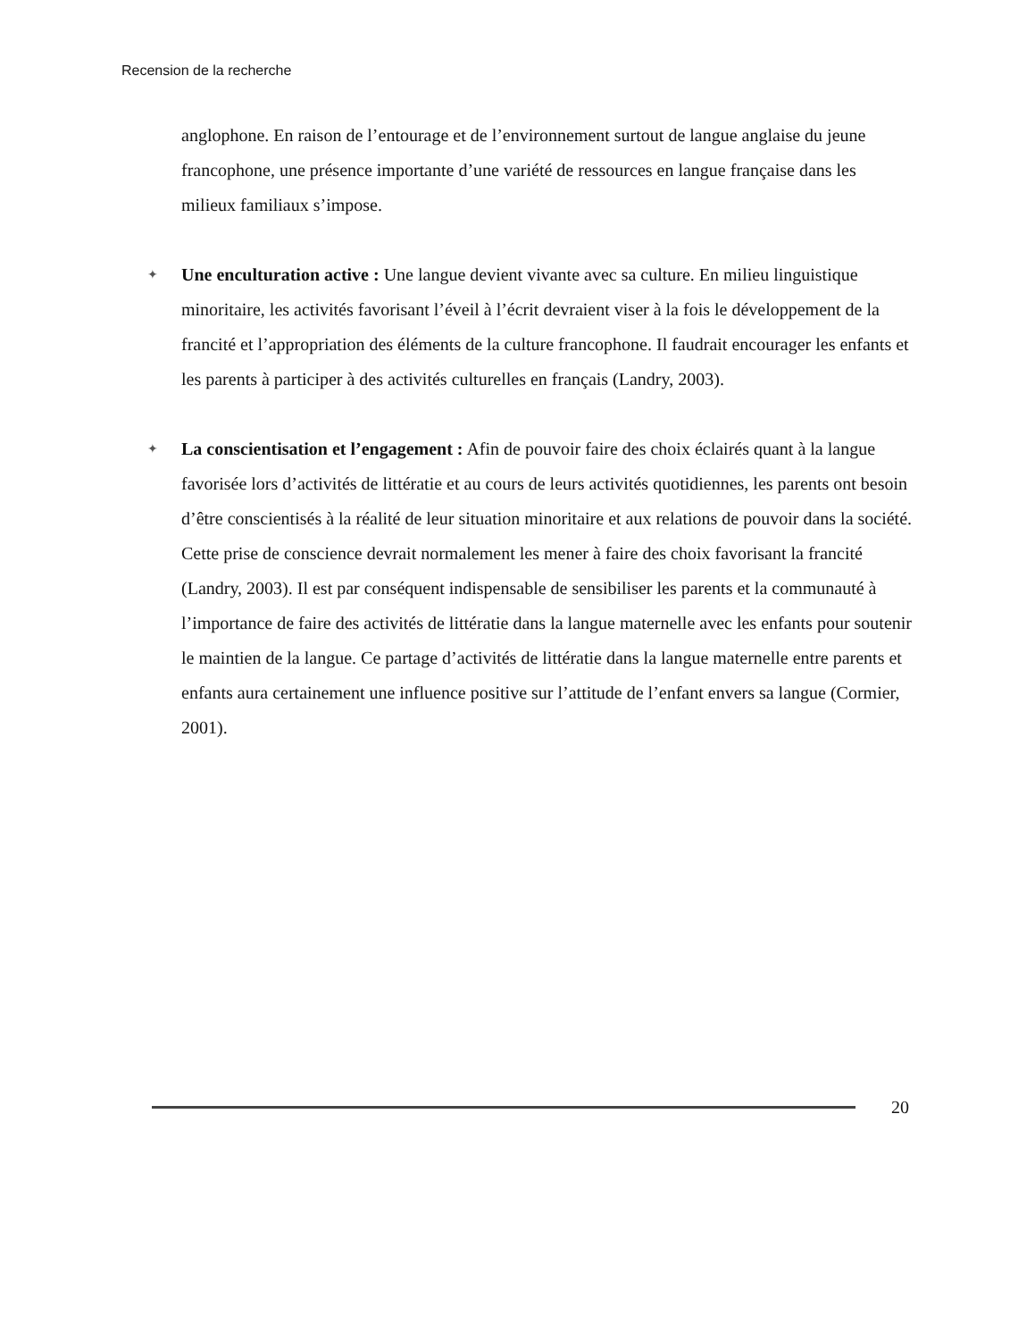Recension de la recherche
anglophone. En raison de l’entourage et de l’environnement surtout de langue anglaise du jeune francophone, une présence importante d’une variété de ressources en langue française dans les milieux familiaux s’impose.
✦
Une enculturation active : Une langue devient vivante avec sa culture. En milieu linguistique minoritaire, les activités favorisant l’éveil à l’écrit devraient viser à la fois le développement de la francité et l’appropriation des éléments de la culture francophone. Il faudrait encourager les enfants et les parents à participer à des activités culturelles en français (Landry, 2003).
✦
La conscientisation et l’engagement : Afin de pouvoir faire des choix éclairés quant à la langue favorisée lors d’activités de littératie et au cours de leurs activités quotidiennes, les parents ont besoin d’être conscientisés à la réalité de leur situation minoritaire et aux relations de pouvoir dans la société. Cette prise de conscience devrait normalement les mener à faire des choix favorisant la francité (Landry, 2003). Il est par conséquent indispensable de sensibiliser les parents et la communauté à l’importance de faire des activités de littératie dans la langue maternelle avec les enfants pour soutenir le maintien de la langue. Ce partage d’activités de littératie dans la langue maternelle entre parents et enfants aura certainement une influence positive sur l’attitude de l’enfant envers sa langue (Cormier, 2001).
20